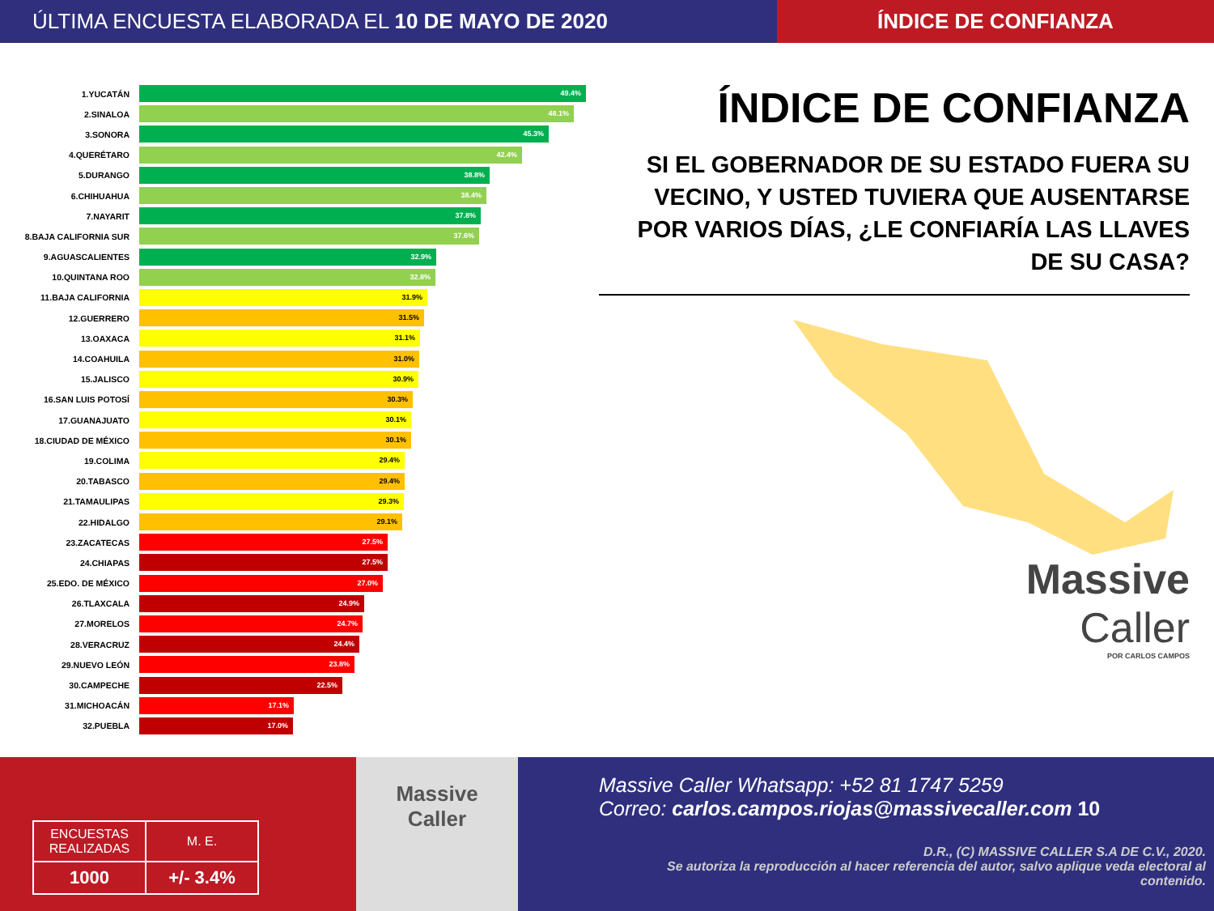ÚLTIMA ENCUESTA ELABORADA EL 10 DE MAYO DE 2020
ÍNDICE DE CONFIANZA
1.YUCATÁN
49.4%
2.SINALOA
48.1%
3.SONORA
45.3%
4.QUERÉTARO
42.4%
5.DURANGO
38.8%
6.CHIHUAHUA
38.4%
7.NAYARIT
37.8%
8.BAJA CALIFORNIA SUR
37.6%
9.AGUASCALIENTES
32.9%
10.QUINTANA ROO
32.8%
11.BAJA CALIFORNIA
31.9%
12.GUERRERO
31.5%
13.OAXACA
31.1%
14.COAHUILA
31.0%
15.JALISCO
30.9%
16.SAN LUIS POTOSÍ
30.3%
17.GUANAJUATO
30.1%
18.CIUDAD DE MÉXICO
30.1%
19.COLIMA
29.4%
20.TABASCO
29.4%
21.TAMAULIPAS
29.3%
22.HIDALGO
29.1%
23.ZACATECAS
27.5%
24.CHIAPAS
27.5%
25.EDO. DE MÉXICO
27.0%
26.TLAXCALA
24.9%
27.MORELOS
24.7%
28.VERACRUZ
24.4%
29.NUEVO LEÓN
23.8%
30.CAMPECHE
22.5%
31.MICHOACÁN
17.1%
32.PUEBLA
17.0%
ÍNDICE DE CONFIANZA
SI EL GOBERNADOR DE SU ESTADO FUERA SU VECINO, Y USTED TUVIERA QUE AUSENTARSE POR VARIOS DÍAS, ¿LE CONFIARÍA LAS LLAVES DE SU CASA?
Massive
Caller
POR CARLOS CAMPOS
| ENCUESTAS REALIZADAS | M. E. |
| 1000 | +/- 3.4% |
Massive
Caller
Massive Caller Whatsapp: +52 81 1747 5259
Correo: carlos.campos.riojas@massivecaller.com 10
D.R., (C) MASSIVE CALLER S.A DE C.V., 2020.
Se autoriza la reproducción al hacer referencia del autor, salvo aplique veda electoral al contenido.